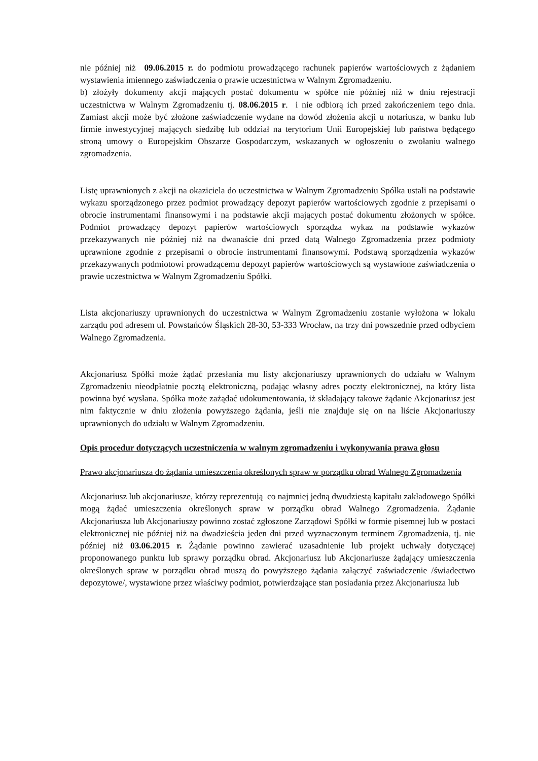nie później niż 09.06.2015 r. do podmiotu prowadzącego rachunek papierów wartościowych z żądaniem wystawienia imiennego zaświadczenia o prawie uczestnictwa w Walnym Zgromadzeniu.
b) złożyły dokumenty akcji mających postać dokumentu w spółce nie później niż w dniu rejestracji uczestnictwa w Walnym Zgromadzeniu tj. 08.06.2015 r. i nie odbiorą ich przed zakończeniem tego dnia. Zamiast akcji może być złożone zaświadczenie wydane na dowód złożenia akcji u notariusza, w banku lub firmie inwestycyjnej mających siedzibę lub oddział na terytorium Unii Europejskiej lub państwa będącego stroną umowy o Europejskim Obszarze Gospodarczym, wskazanych w ogłoszeniu o zwołaniu walnego zgromadzenia.
Listę uprawnionych z akcji na okaziciela do uczestnictwa w Walnym Zgromadzeniu Spółka ustali na podstawie wykazu sporządzonego przez podmiot prowadzący depozyt papierów wartościowych zgodnie z przepisami o obrocie instrumentami finansowymi i na podstawie akcji mających postać dokumentu złożonych w spółce. Podmiot prowadzący depozyt papierów wartościowych sporządza wykaz na podstawie wykazów przekazywanych nie później niż na dwanaście dni przed datą Walnego Zgromadzenia przez podmioty uprawnione zgodnie z przepisami o obrocie instrumentami finansowymi. Podstawą sporządzenia wykazów przekazywanych podmiotowi prowadzącemu depozyt papierów wartościowych są wystawione zaświadczenia o prawie uczestnictwa w Walnym Zgromadzeniu Spółki.
Lista akcjonariuszy uprawnionych do uczestnictwa w Walnym Zgromadzeniu zostanie wyłożona w lokalu zarządu pod adresem ul. Powstańców Śląskich 28-30, 53-333 Wrocław, na trzy dni powszednie przed odbyciem Walnego Zgromadzenia.
Akcjonariusz Spółki może żądać przesłania mu listy akcjonariuszy uprawnionych do udziału w Walnym Zgromadzeniu nieodpłatnie pocztą elektroniczną, podając własny adres poczty elektronicznej, na który lista powinna być wysłana. Spółka może zażądać udokumentowania, iż składający takowe żądanie Akcjonariusz jest nim faktycznie w dniu złożenia powyższego żądania, jeśli nie znajduje się on na liście Akcjonariuszy uprawnionych do udziału w Walnym Zgromadzeniu.
Opis procedur dotyczących uczestniczenia w walnym zgromadzeniu i wykonywania prawa głosu
Prawo akcjonariusza do żądania umieszczenia określonych spraw w porządku obrad Walnego Zgromadzenia
Akcjonariusz lub akcjonariusze, którzy reprezentują co najmniej jedną dwudziestą kapitału zakładowego Spółki mogą żądać umieszczenia określonych spraw w porządku obrad Walnego Zgromadzenia. Żądanie Akcjonariusza lub Akcjonariuszy powinno zostać zgłoszone Zarządowi Spółki w formie pisemnej lub w postaci elektronicznej nie później niż na dwadzieścia jeden dni przed wyznaczonym terminem Zgromadzenia, tj. nie później niż 03.06.2015 r. Żądanie powinno zawierać uzasadnienie lub projekt uchwały dotyczącej proponowanego punktu lub sprawy porządku obrad. Akcjonariusz lub Akcjonariusze żądający umieszczenia określonych spraw w porządku obrad muszą do powyższego żądania załączyć zaświadczenie /świadectwo depozytowe/, wystawione przez właściwy podmiot, potwierdzające stan posiadania przez Akcjonariusza lub